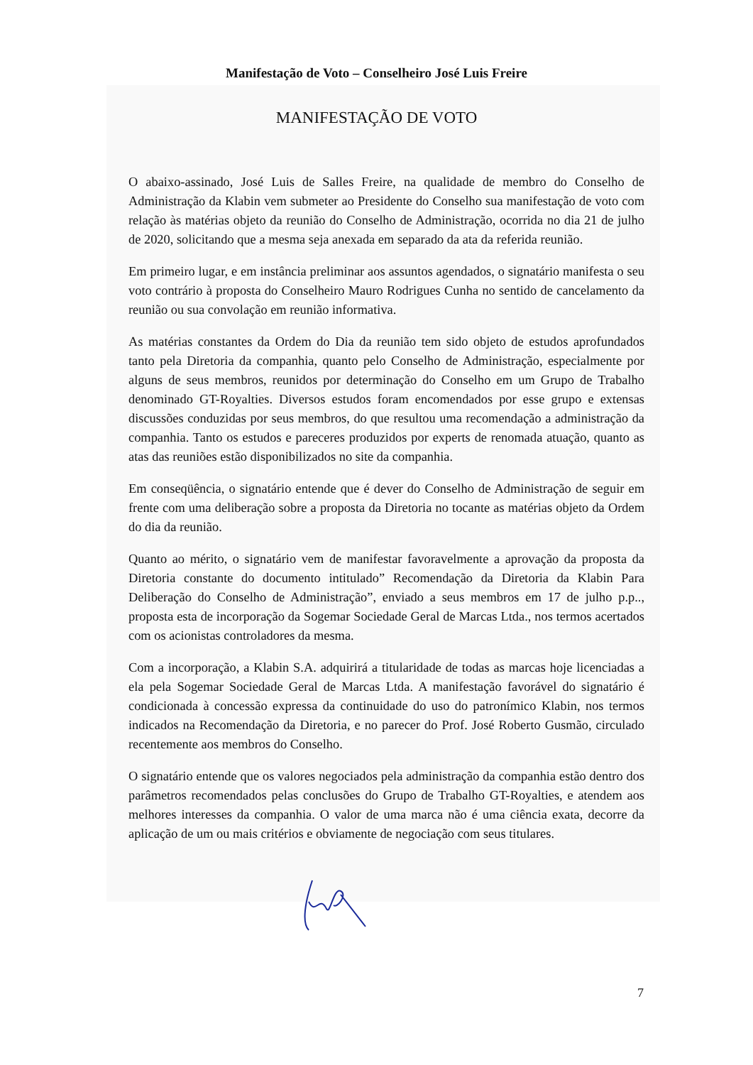Manifestação de Voto – Conselheiro José Luis Freire
MANIFESTAÇÃO DE VOTO
O abaixo-assinado, José Luis de Salles Freire, na qualidade de membro do Conselho de Administração da Klabin vem submeter ao Presidente do Conselho sua manifestação de voto com relação às matérias objeto da reunião do Conselho de Administração, ocorrida no dia 21 de julho de 2020, solicitando que a mesma seja anexada em separado da ata da referida reunião.
Em primeiro lugar, e em instância preliminar aos assuntos agendados, o signatário manifesta o seu voto contrário à proposta do Conselheiro Mauro Rodrigues Cunha no sentido de cancelamento da reunião ou sua convolação em reunião informativa.
As matérias constantes da Ordem do Dia da reunião tem sido objeto de estudos aprofundados tanto pela Diretoria da companhia, quanto pelo Conselho de Administração, especialmente por alguns de seus membros, reunidos por determinação do Conselho em um Grupo de Trabalho denominado GT-Royalties. Diversos estudos foram encomendados por esse grupo e extensas discussões conduzidas por seus membros, do que resultou uma recomendação a administração da companhia. Tanto os estudos e pareceres produzidos por experts de renomada atuação, quanto as atas das reuniões estão disponibilizados no site da companhia.
Em conseqüência, o signatário entende que é dever do Conselho de Administração de seguir em frente com uma deliberação sobre a proposta da Diretoria no tocante as matérias objeto da Ordem do dia da reunião.
Quanto ao mérito, o signatário vem de manifestar favoravelmente a aprovação da proposta da Diretoria constante do documento intitulado” Recomendação da Diretoria da Klabin Para Deliberação do Conselho de Administração”, enviado a seus membros em 17 de julho p.p.., proposta esta de incorporação da Sogemar Sociedade Geral de Marcas Ltda., nos termos acertados com os acionistas controladores da mesma.
Com a incorporação, a Klabin S.A. adquirirá a titularidade de todas as marcas hoje licenciadas a ela pela Sogemar Sociedade Geral de Marcas Ltda. A manifestação favorável do signatário é condicionada à concessão expressa da continuidade do uso do patronímico Klabin, nos termos indicados na Recomendação da Diretoria, e no parecer do Prof. José Roberto Gusmão, circulado recentemente aos membros do Conselho.
O signatário entende que os valores negociados pela administração da companhia estão dentro dos parâmetros recomendados pelas conclusões do Grupo de Trabalho GT-Royalties, e atendem aos melhores interesses da companhia. O valor de uma marca não é uma ciência exata, decorre da aplicação de um ou mais critérios e obviamente de negociação com seus titulares.
7